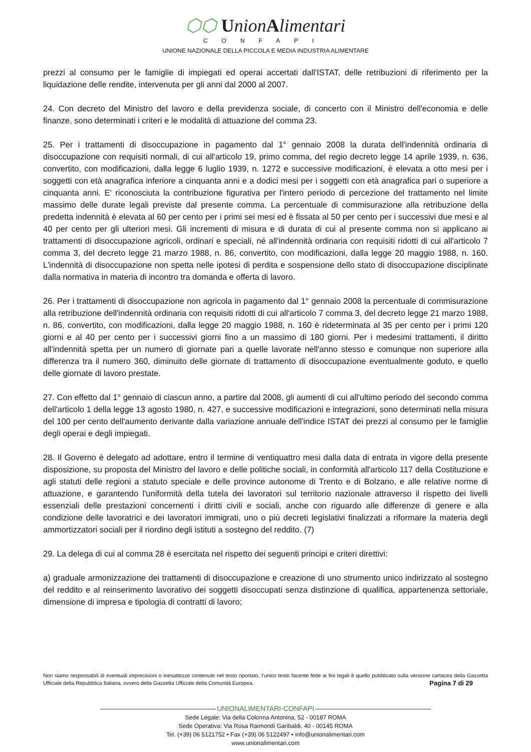⬡⬡ UnionAlimentari
CONFAPI
UNIONE NAZIONALE DELLA PICCOLA E MEDIA INDUSTRIA ALIMENTARE
prezzi al consumo per le famiglie di impiegati ed operai accertati dall'ISTAT, delle retribuzioni di riferimento per la liquidazione delle rendite, intervenuta per gli anni dal 2000 al 2007.
24. Con decreto del Ministro del lavoro e della previdenza sociale, di concerto con il Ministro dell'economia e delle finanze, sono determinati i criteri e le modalità di attuazione del comma 23.
25. Per i trattamenti di disoccupazione in pagamento dal 1° gennaio 2008 la durata dell'indennità ordinaria di disoccupazione con requisiti normali, di cui all'articolo 19, primo comma, del regio decreto legge 14 aprile 1939, n. 636, convertito, con modificazioni, dalla legge 6 luglio 1939, n. 1272 e successive modificazioni, è elevata a otto mesi per i soggetti con età anagrafica inferiore a cinquanta anni e a dodici mesi per i soggetti con età anagrafica pari o superiore a cinquanta anni. E' riconosciuta la contribuzione figurativa per l'intero periodo di percezione del trattamento nel limite massimo delle durate legali previste dal presente comma. La percentuale di commisurazione alla retribuzione della predetta indennità è elevata al 60 per cento per i primi sei mesi ed è fissata al 50 per cento per i successivi due mesi e al 40 per cento per gli ulteriori mesi. Gli incrementi di misura e di durata di cui al presente comma non si applicano ai trattamenti di disoccupazione agricoli, ordinari e speciali, né all'indennità ordinaria con requisiti ridotti di cui all'articolo 7 comma 3, del decreto legge 21 marzo 1988, n. 86, convertito, con modificazioni, dalla legge 20 maggio 1988, n. 160. L'indennità di disoccupazione non spetta nelle ipotesi di perdita e sospensione dello stato di disoccupazione disciplinate dalla normativa in materia di incontro tra domanda e offerta di lavoro.
26. Per i trattamenti di disoccupazione non agricola in pagamento dal 1° gennaio 2008 la percentuale di commisurazione alla retribuzione dell'indennità ordinaria con requisiti ridotti di cui all'articolo 7 comma 3, del decreto legge 21 marzo 1988, n. 86, convertito, con modificazioni, dalla legge 20 maggio 1988, n. 160 è rideterminata al 35 per cento per i primi 120 giorni e al 40 per cento per i successivi giorni fino a un massimo di 180 giorni. Per i medesimi trattamenti, il diritto all'indennità spetta per un numero di giornate pari a quelle lavorate nell'anno stesso e comunque non superiore alla differenza tra il numero 360, diminuito delle giornate di trattamento di disoccupazione eventualmente goduto, e quello delle giornate di lavoro prestate.
27. Con effetto dal 1° gennaio di ciascun anno, a partire dal 2008, gli aumenti di cui all'ultimo periodo del secondo comma dell'articolo 1 della legge 13 agosto 1980, n. 427, e successive modificazioni e integrazioni, sono determinati nella misura del 100 per cento dell'aumento derivante dalla variazione annuale dell'indice ISTAT dei prezzi al consumo per le famiglie degli operai e degli impiegati.
28. Il Governo è delegato ad adottare, entro il termine di ventiquattro mesi dalla data di entrata in vigore della presente disposizione, su proposta del Ministro del lavoro e delle politiche sociali, in conformità all'articolo 117 della Costituzione e agli statuti delle regioni a statuto speciale e delle province autonome di Trento e di Bolzano, e alle relative norme di attuazione, e garantendo l'uniformità della tutela dei lavoratori sul territorio nazionale attraverso il rispetto dei livelli essenziali delle prestazioni concernenti i diritti civili e sociali, anche con riguardo alle differenze di genere e alla condizione delle lavoratrici e dei lavoratori immigrati, uno o più decreti legislativi finalizzati a riformare la materia degli ammortizzatori sociali per il riordino degli istituti a sostegno del reddito. (7)
29. La delega di cui al comma 28 è esercitata nel rispetto dei seguenti principi e criteri direttivi:
a) graduale armonizzazione dei trattamenti di disoccupazione e creazione di uno strumento unico indirizzato al sostegno del reddito e al reinserimento lavorativo dei soggetti disoccupati senza distinzione di qualifica, appartenenza settoriale, dimensione di impresa e tipologia di contratti di lavoro;
Non siamo responsabili di eventuali imprecisioni o inesattezze contenute nel testo riportato, l’unico testo facente fede ai fini legali è quello pubblicato sulla versione cartacea della Gazzetta Ufficiale della Repubblica Italiana, ovvero della Gazzetta Ufficiale della Comunità Europea. Pagina 7 di 29
UNIONALIMENTARI-CONFAPI
Sede Legale: Via della Colonna Antonina, 52 - 00187 ROMA
Sede Operativa: Via Rosa Raimondi Garibaldi, 40 - 00145 ROMA
Tel. (+39) 06 5121752 • Fax (+39) 06 5122497 • info@unionalimentari.com
www.unionalimentari.com